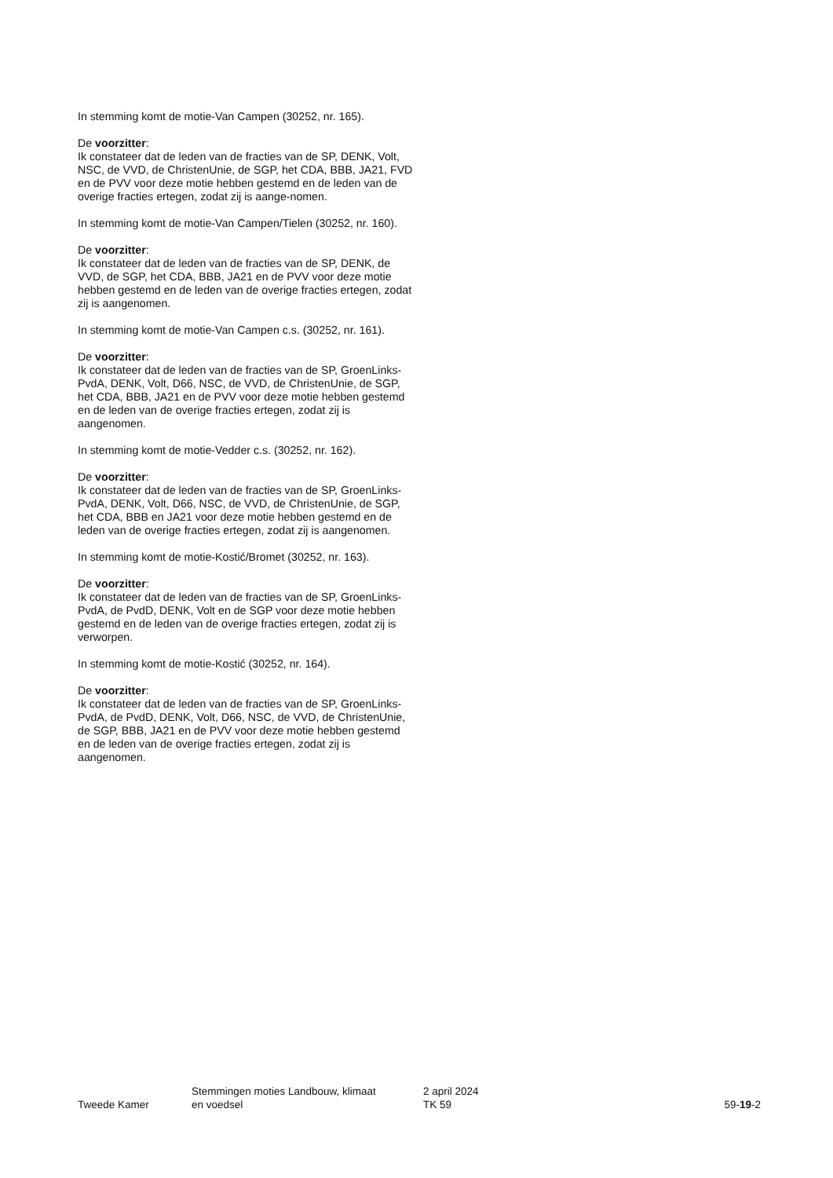In stemming komt de motie-Van Campen (30252, nr. 165).
De voorzitter:
Ik constateer dat de leden van de fracties van de SP, DENK, Volt, NSC, de VVD, de ChristenUnie, de SGP, het CDA, BBB, JA21, FVD en de PVV voor deze motie hebben gestemd en de leden van de overige fracties ertegen, zodat zij is aange-nomen.
In stemming komt de motie-Van Campen/Tielen (30252, nr. 160).
De voorzitter:
Ik constateer dat de leden van de fracties van de SP, DENK, de VVD, de SGP, het CDA, BBB, JA21 en de PVV voor deze motie hebben gestemd en de leden van de overige fracties ertegen, zodat zij is aangenomen.
In stemming komt de motie-Van Campen c.s. (30252, nr. 161).
De voorzitter:
Ik constateer dat de leden van de fracties van de SP, GroenLinks-PvdA, DENK, Volt, D66, NSC, de VVD, de ChristenUnie, de SGP, het CDA, BBB, JA21 en de PVV voor deze motie hebben gestemd en de leden van de overige fracties ertegen, zodat zij is aangenomen.
In stemming komt de motie-Vedder c.s. (30252, nr. 162).
De voorzitter:
Ik constateer dat de leden van de fracties van de SP, GroenLinks-PvdA, DENK, Volt, D66, NSC, de VVD, de ChristenUnie, de SGP, het CDA, BBB en JA21 voor deze motie hebben gestemd en de leden van de overige fracties ertegen, zodat zij is aangenomen.
In stemming komt de motie-Kostić/Bromet (30252, nr. 163).
De voorzitter:
Ik constateer dat de leden van de fracties van de SP, GroenLinks-PvdA, de PvdD, DENK, Volt en de SGP voor deze motie hebben gestemd en de leden van de overige fracties ertegen, zodat zij is verworpen.
In stemming komt de motie-Kostić (30252, nr. 164).
De voorzitter:
Ik constateer dat de leden van de fracties van de SP, GroenLinks-PvdA, de PvdD, DENK, Volt, D66, NSC, de VVD, de ChristenUnie, de SGP, BBB, JA21 en de PVV voor deze motie hebben gestemd en de leden van de overige fracties ertegen, zodat zij is aangenomen.
Tweede Kamer
Stemmingen moties Landbouw, klimaat
en voedsel
2 april 2024
TK 59
59-19-2